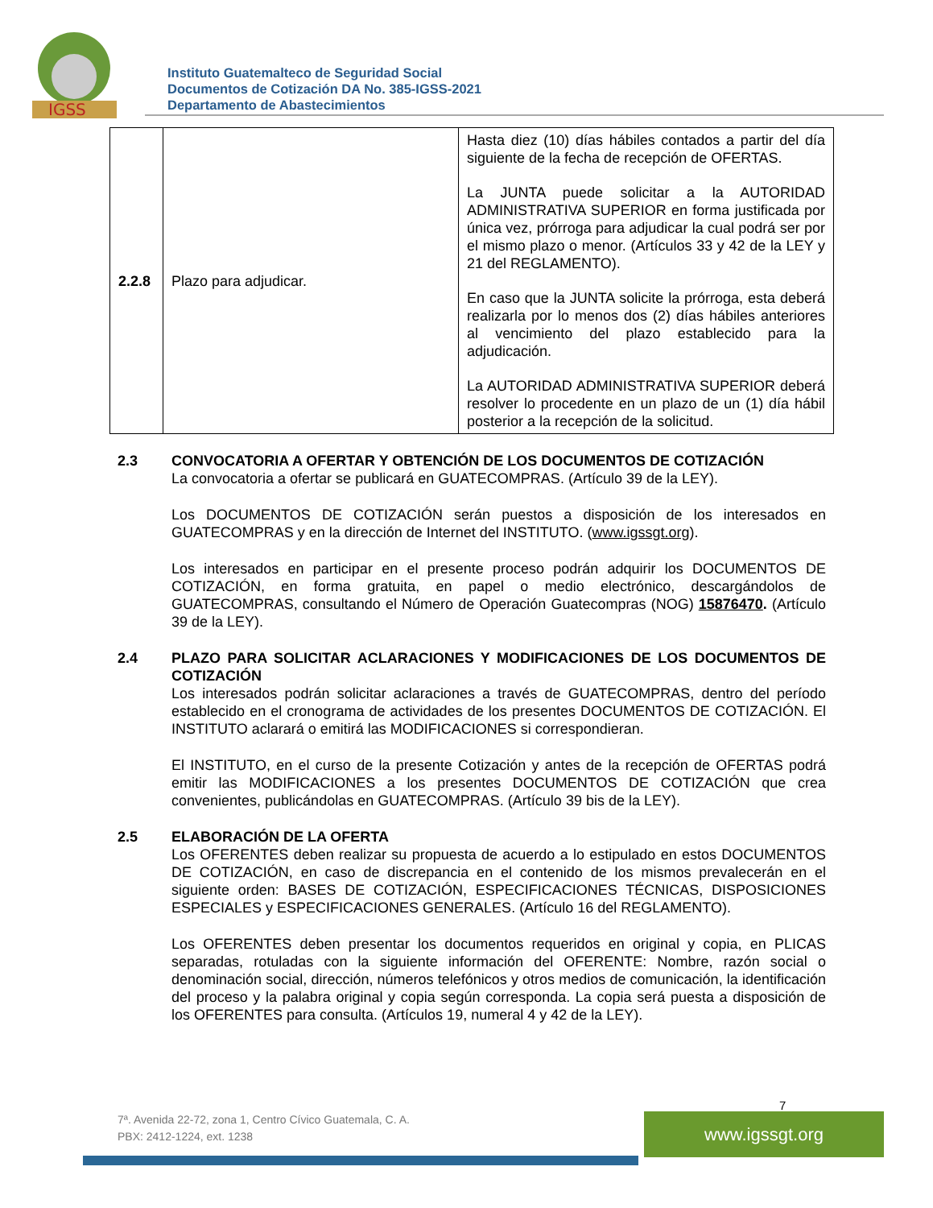IGSS
Instituto Guatemalteco de Seguridad Social
Documentos de Cotización DA No. 385-IGSS-2021
Departamento de Abastecimientos
| 2.2.8 | Plazo para adjudicar. | Hasta diez (10) días hábiles contados a partir del día siguiente de la fecha de recepción de OFERTAS. La JUNTA puede solicitar a la AUTORIDAD ADMINISTRATIVA SUPERIOR en forma justificada por única vez, prórroga para adjudicar la cual podrá ser por el mismo plazo o menor. (Artículos 33 y 42 de la LEY y 21 del REGLAMENTO). En caso que la JUNTA solicite la prórroga, esta deberá realizarla por lo menos dos (2) días hábiles anteriores al vencimiento del plazo establecido para la adjudicación. La AUTORIDAD ADMINISTRATIVA SUPERIOR deberá resolver lo procedente en un plazo de un (1) día hábil posterior a la recepción de la solicitud. |
2.3 CONVOCATORIA A OFERTAR Y OBTENCIÓN DE LOS DOCUMENTOS DE COTIZACIÓN
La convocatoria a ofertar se publicará en GUATECOMPRAS. (Artículo 39 de la LEY).
Los DOCUMENTOS DE COTIZACIÓN serán puestos a disposición de los interesados en GUATECOMPRAS y en la dirección de Internet del INSTITUTO. (www.igssgt.org).
Los interesados en participar en el presente proceso podrán adquirir los DOCUMENTOS DE COTIZACIÓN, en forma gratuita, en papel o medio electrónico, descargándolos de GUATECOMPRAS, consultando el Número de Operación Guatecompras (NOG) 15876470. (Artículo 39 de la LEY).
2.4 PLAZO PARA SOLICITAR ACLARACIONES Y MODIFICACIONES DE LOS DOCUMENTOS DE COTIZACIÓN
Los interesados podrán solicitar aclaraciones a través de GUATECOMPRAS, dentro del período establecido en el cronograma de actividades de los presentes DOCUMENTOS DE COTIZACIÓN. El INSTITUTO aclarará o emitirá las MODIFICACIONES si correspondieran.
El INSTITUTO, en el curso de la presente Cotización y antes de la recepción de OFERTAS podrá emitir las MODIFICACIONES a los presentes DOCUMENTOS DE COTIZACIÓN que crea convenientes, publicándolas en GUATECOMPRAS. (Artículo 39 bis de la LEY).
2.5 ELABORACIÓN DE LA OFERTA
Los OFERENTES deben realizar su propuesta de acuerdo a lo estipulado en estos DOCUMENTOS DE COTIZACIÓN, en caso de discrepancia en el contenido de los mismos prevalecerán en el siguiente orden: BASES DE COTIZACIÓN, ESPECIFICACIONES TÉCNICAS, DISPOSICIONES ESPECIALES y ESPECIFICACIONES GENERALES. (Artículo 16 del REGLAMENTO).
Los OFERENTES deben presentar los documentos requeridos en original y copia, en PLICAS separadas, rotuladas con la siguiente información del OFERENTE: Nombre, razón social o denominación social, dirección, números telefónicos y otros medios de comunicación, la identificación del proceso y la palabra original y copia según corresponda. La copia será puesta a disposición de los OFERENTES para consulta. (Artículos 19, numeral 4 y 42 de la LEY).
7
7ª. Avenida 22-72, zona 1, Centro Cívico Guatemala, C. A.
PBX: 2412-1224, ext. 1238
www.igssgt.org